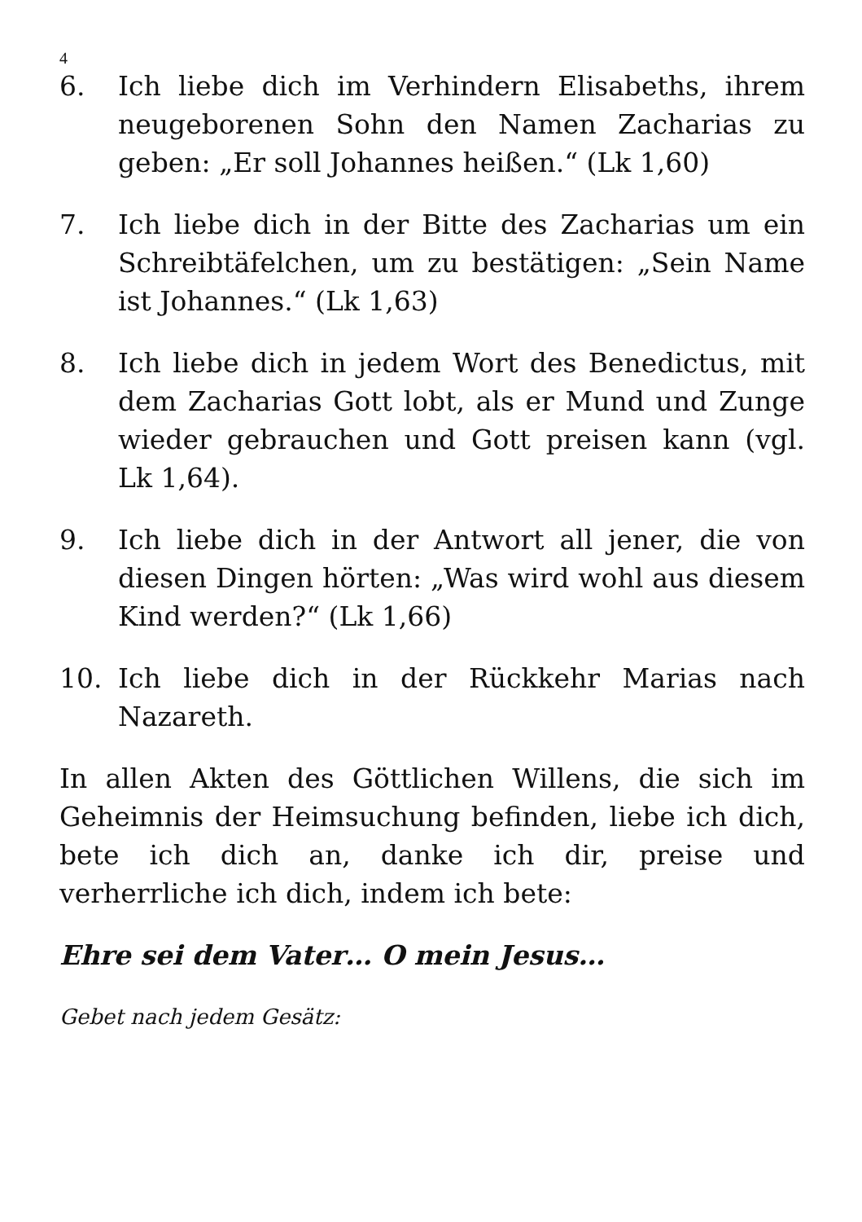4
6. Ich liebe dich im Verhindern Elisabeths, ihrem neugeborenen Sohn den Namen Zacharias zu geben: „Er soll Johannes heißen.“ (Lk 1,60)
7. Ich liebe dich in der Bitte des Zacharias um ein Schreibtäfelchen, um zu bestätigen: „Sein Name ist Johannes.“ (Lk 1,63)
8. Ich liebe dich in jedem Wort des Benedictus, mit dem Zacharias Gott lobt, als er Mund und Zunge wieder gebrauchen und Gott preisen kann (vgl. Lk 1,64).
9. Ich liebe dich in der Antwort all jener, die von diesen Dingen hörten: „Was wird wohl aus diesem Kind werden?“ (Lk 1,66)
10. Ich liebe dich in der Rückkehr Marias nach Nazareth.
In allen Akten des Göttlichen Willens, die sich im Geheimnis der Heimsuchung befinden, liebe ich dich, bete ich dich an, danke ich dir, preise und verherrliche ich dich, indem ich bete:
Ehre sei dem Vater… O mein Jesus…
Gebet nach jedem Gesätz: